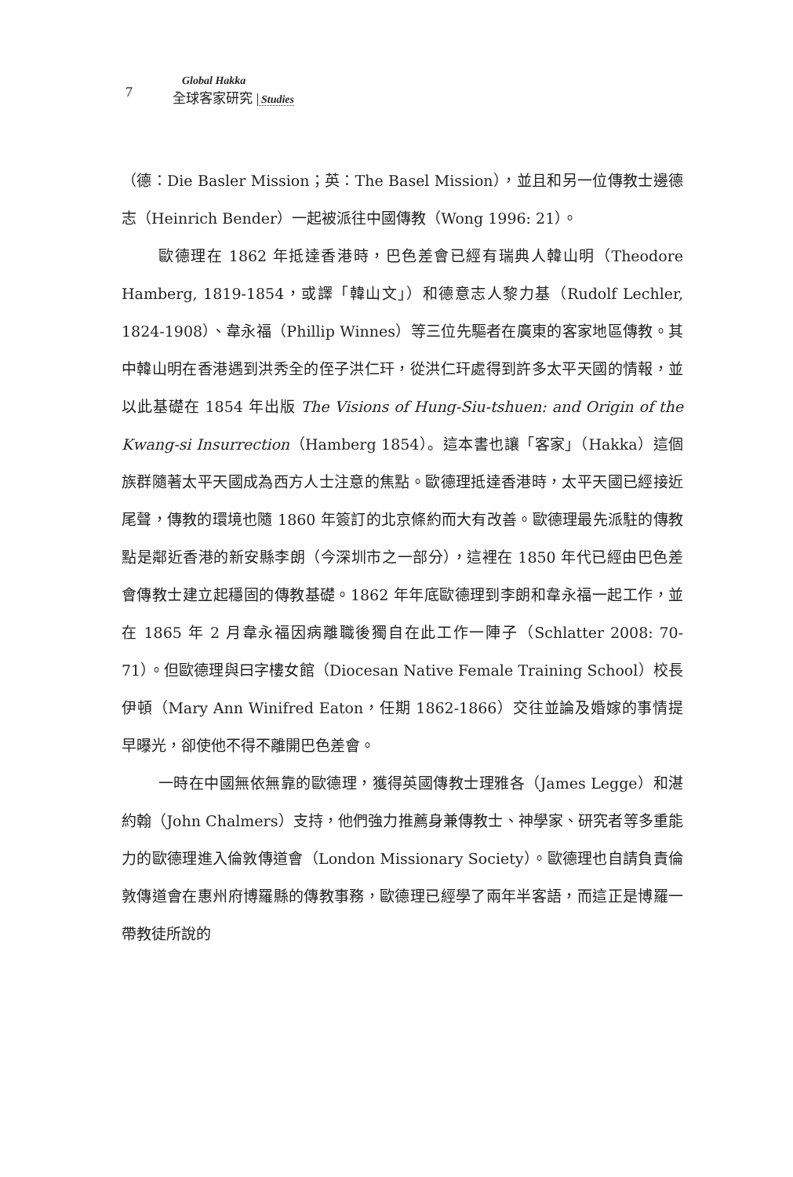7
Global Hakka
全球客家研究 Studies
（德：Die Basler Mission；英：The Basel Mission），並且和另一位傳教士邊德志（Heinrich Bender）一起被派往中國傳教（Wong 1996: 21）。
歐德理在 1862 年抵達香港時，巴色差會已經有瑞典人韓山明（Theodore Hamberg, 1819-1854，或譯「韓山文」）和德意志人黎力基（Rudolf Lechler, 1824-1908）、韋永福（Phillip Winnes）等三位先驅者在廣東的客家地區傳教。其中韓山明在香港遇到洪秀全的侄子洪仁玕，從洪仁玕處得到許多太平天國的情報，並以此基礎在 1854 年出版 The Visions of Hung-Siu-tshuen: and Origin of the Kwang-si Insurrection（Hamberg 1854）。這本書也讓「客家」（Hakka）這個族群隨著太平天國成為西方人士注意的焦點。歐德理抵達香港時，太平天國已經接近尾聲，傳教的環境也隨 1860 年簽訂的北京條約而大有改善。歐德理最先派駐的傳教點是鄰近香港的新安縣李朗（今深圳市之一部分），這裡在 1850 年代已經由巴色差會傳教士建立起穩固的傳教基礎。1862 年年底歐德理到李朗和韋永福一起工作，並在 1865 年 2 月韋永福因病離職後獨自在此工作一陣子（Schlatter 2008: 70-71）。但歐德理與曰字樓女館（Diocesan Native Female Training School）校長伊頓（Mary Ann Winifred Eaton，任期 1862-1866）交往並論及婚嫁的事情提早曝光，卻使他不得不離開巴色差會。
一時在中國無依無靠的歐德理，獲得英國傳教士理雅各（James Legge）和湛約翰（John Chalmers）支持，他們強力推薦身兼傳教士、神學家、研究者等多重能力的歐德理進入倫敦傳道會（London Missionary Society）。歐德理也自請負責倫敦傳道會在惠州府博羅縣的傳教事務，歐德理已經學了兩年半客語，而這正是博羅一帶教徒所說的